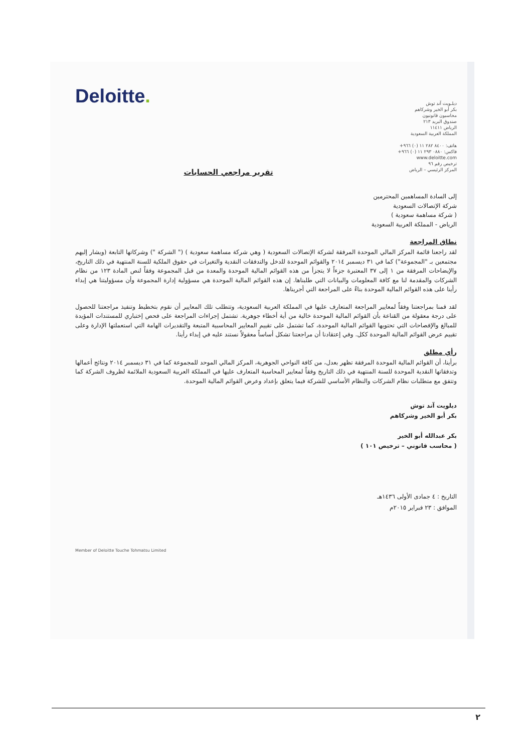Deloitte.
ديلـويت آند توش
بكر أبو الخير وشركاهم
محاسبون قانونيون
صندوق البريد ٢١٣
الرياض ١١٤١١
المملكة العربية السعودية
هاتف: ٨٤٠٠ ٢٨٢ ١١ (٠) ٩٦٦+
فاكس: ٠٨٨٠ ٢٩٣ ١١ (٠) ٩٦٦+
www.deloitte.com
ترخيص رقم ٩٦
المركز الرئيسي – الرياض
تقرير مراجعي الحسابات
إلى السادة المساهمين المحترمين
شركة الإتصالات السعودية
( شركة مساهمة سعودية )
الرياض - المملكة العربية السعودية
نطاق المراجعة
لقد راجعنا قائمة المركز المالي الموحدة المرفقة لشركة الإتصالات السعودية ( وهي شركة مساهمة سعودية ) (" الشركة ") وشركاتها التابعة (ويشار إليهم مجتمعين بـ "المجموعة") كما في ٣١ ديسمبر ٢٠١٤ والقوائم الموحدة للدخل والتدفقات النقدية والتغيرات في حقوق الملكية للسنة المنتهية في ذلك التاريخ، والإيضاحات المرفقة من ١ إلى ٣٧ المعتبرة جزءاً لا يتجزأ من هذه القوائم المالية الموحدة والمعدة من قبل المجموعة وفقاً لنص المادة ١٢٣ من نظام الشركات والمقدمة لنا مع كافة المعلومات والبيانات التي طلبناها. إن هذه القوائم المالية الموحدة هي مسؤولية إدارة المجموعة وأن مسؤوليتنا هي إبداء رأينا على هذه القوائم المالية الموحدة بناءً على المراجعة التي أجريناها.
لقد قمنا بمراجعتنا وفقاً لمعايير المراجعة المتعارف عليها في المملكة العربية السعودية، وتتطلب تلك المعايير أن نقوم بتخطيط وتنفيذ مراجعتنا للحصول على درجة معقولة من القناعة بأن القوائم المالية الموحدة خالية من أية أخطاء جوهرية. تشتمل إجراءات المراجعة على فحص إختباري للمستندات المؤيدة للمبالغ والإفصاحات التي تحتويها القوائم المالية الموحدة، كما تشتمل على تقييم المعايير المحاسبية المتبعة والتقديرات الهامة التي استعملتها الإدارة وعلى تقييم عرض القوائم المالية الموحدة ككل. وفي إعتقادنا أن مراجعتنا تشكل أساساً معقولاً نستند عليه في إبداء رأينا.
رأي مطلق
برأينا، أن القوائم المالية الموحدة المرفقة تظهر بعدل، من كافة النواحي الجوهرية، المركز المالي الموحد للمجموعة كما في ٣١ ديسمبر ٢٠١٤ ونتائج أعمالها وتدفقاتها النقدية الموحدة للسنة المنتهية في ذلك التاريخ وفقاً لمعايير المحاسبة المتعارف عليها في المملكة العربية السعودية الملائمة لظروف الشركة كما وتتفق مع متطلبات نظام الشركات والنظام الأساسي للشركة فيما يتعلق بإعداد وعرض القوائم المالية الموحدة.
ديلويت آند توش
بكر أبو الخير وشركاهم
بكر عبدالله أبو الخير
( محاسب قانوني – ترخيص ١٠١ )
التاريخ : ٤ جمادى الأولى ١٤٣٦هـ
الموافق : ٢٣ فبراير ٢٠١٥م
Member of Deloitte Touche Tohmatsu Limited
٢